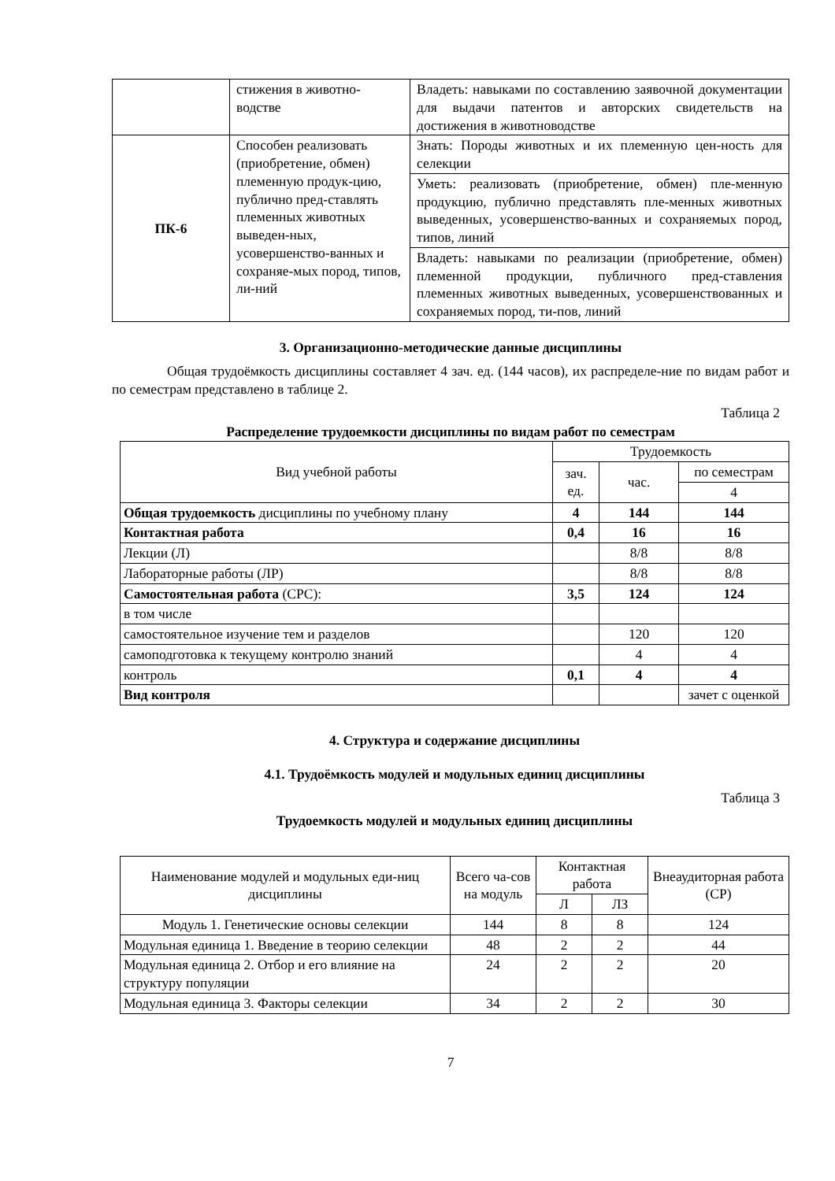| | стижения в животно-водстве | Владеть: навыками по составлению заявочной документации для выдачи патентов и авторских свидетельств на достижения в животноводстве |
| ПК-6 | Способен реализовать (приобретение, обмен) племенную продук-цию, публично пред-ставлять племенных животных выведен-ных, усовершенство-ванных и сохраняе-мых пород, типов, ли-ний | Знать: Породы животных и их племенную цен-ность для селекции |
| | | Уметь: реализовать (приобретение, обмен) пле-менную продукцию, публично представлять пле-менных животных выведенных, усовершенство-ванных и сохраняемых пород, типов, линий |
| | | Владеть: навыками по реализации (приобретение, обмен) племенной продукции, публичного пред-ставления племенных животных выведенных, усовершенствованных и сохраняемых пород, ти-пов, линий |
3. Организационно-методические данные дисциплины
Общая трудоёмкость дисциплины составляет 4 зач. ед. (144 часов), их распределе-ние по видам работ и по семестрам представлено в таблице 2.
Таблица 2
Распределение трудоемкости дисциплины по видам работ по семестрам
| Вид учебной работы | Трудоемкость | | |
| | зач. ед. | час. | по семестрам |
| | | | 4 |
| Общая трудоемкость дисциплины по учебному плану | 4 | 144 | 144 |
| Контактная работа | 0,4 | 16 | 16 |
| Лекции (Л) | | 8/8 | 8/8 |
| Лабораторные работы (ЛР) | | 8/8 | 8/8 |
| Самостоятельная работа (СРС): | 3,5 | 124 | 124 |
| в том числе | | | |
| самостоятельное изучение тем и разделов | | 120 | 120 |
| самоподготовка к текущему контролю знаний | | 4 | 4 |
| контроль | 0,1 | 4 | 4 |
| Вид контроля | | | зачет с оценкой |
4. Структура и содержание дисциплины
4.1. Трудоёмкость модулей и модульных единиц дисциплины
Таблица 3
Трудоемкость модулей и модульных единиц дисциплины
| Наименование модулей и модульных еди-ниц дисциплины | Всего ча-сов на модуль | Контактная работа | | Внеаудиторная работа (СР) |
| | | Л | ЛЗ | |
| Модуль 1. Генетические основы селекции | 144 | 8 | 8 | 124 |
| Модульная единица 1. Введение в теорию селекции | 48 | 2 | 2 | 44 |
| Модульная единица 2. Отбор и его влияние на структуру популяции | 24 | 2 | 2 | 20 |
| Модульная единица 3. Факторы селекции | 34 | 2 | 2 | 30 |
7